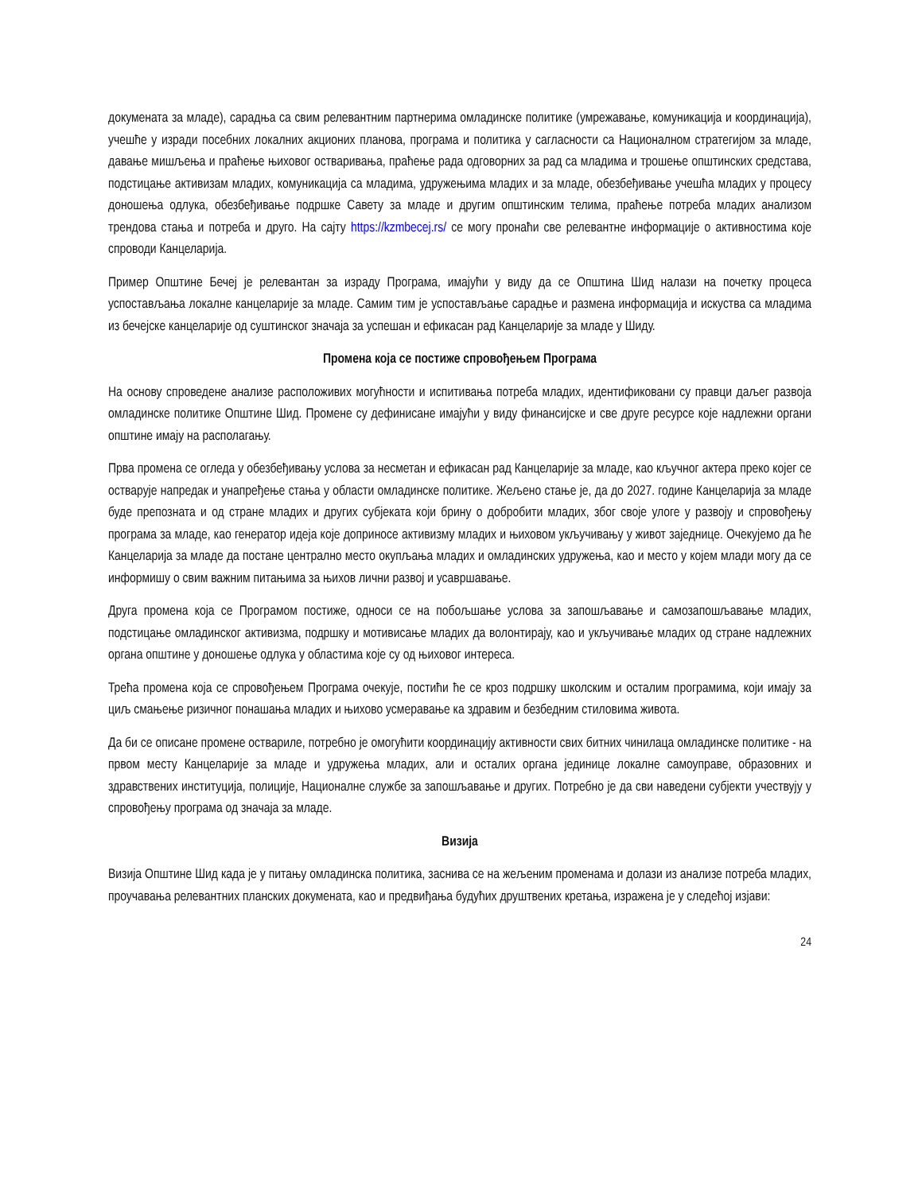докумената за младе), сарадња са свим релевантним партнерима омладинске политике (умрежавање, комуникација и координација), учешће у изради посебних локалних акционих планова, програма и политика у сагласности са Националном стратегијом за младе, давање мишљења и праћење њиховог остваривања, праћење рада одговорних за рад са младима и трошење општинских средстава, подстицање активизам младих, комуникација са младима, удружењима младих и за младе, обезбеђивање учешћа младих у процесу доношења одлука, обезбеђивање подршке Савету за младе и другим општинским телима, праћење потреба младих анализом трендова стања и потреба и друго. На сајту https://kzmbecej.rs/ се могу пронаћи све релевантне информације о активностима које спроводи Канцеларија.
Пример Општине Бечеј је релевантан за израду Програма, имајући у виду да се Општина Шид налази на почетку процеса успостављања локалне канцеларије за младе. Самим тим је успостављање сарадње и размена информација и искуства са младима из бечејске канцеларије од суштинског значаја за успешан и ефикасан рад Канцеларије за младе у Шиду.
Промена која се постиже спровођењем Програма
На основу спроведене анализе расположивих могућности и испитивања потреба младих, идентификовани су правци даљег развоја омладинске политике Општине Шид. Промене су дефинисане имајући у виду финансијске и све друге ресурсе које надлежни органи општине имају на располагању.
Прва промена се огледа у обезбеђивању услова за несметан и ефикасан рад Канцеларије за младе, као кључног актера преко којег се остварује напредак и унапређење стања у области омладинске политике. Жељено стање је, да до 2027. године Канцеларија за младе буде препозната и од стране младих и других субјеката који брину о добробити младих, због своје улоге у развоју и спровођењу програма за младе, као генератор идеја које доприносе активизму младих и њиховом укључивању у живот заједнице. Очекујемо да ће Канцеларија за младе да постане централно место окупљања младих и омладинских удружења, као и место у којем млади могу да се информишу о свим важним питањима за њихов лични развој и усавршавање.
Друга промена која се Програмом постиже, односи се на побољшање услова за запошљавање и самозапошљавање младих, подстицање омладинског активизма, подршку и мотивисање младих да волонтирају, као и укључивање младих од стране надлежних органа општине у доношење одлука у областима које су од њиховог интереса.
Трећа промена која се спровођењем Програма очекује, постићи ће се кроз подршку школским и осталим програмима, који имају за циљ смањење ризичног понашања младих и њихово усмеравање ка здравим и безбедним стиловима живота.
Да би се описане промене оствариле, потребно је омогућити координацију активности свих битних чинилаца омладинске политике - на првом месту Канцеларије за младе и удружења младих, али и осталих органа јединице локалне самоуправе, образовних и здравствених институција, полиције, Националне службе за запошљавање и других. Потребно је да сви наведени субјекти учествују у спровођењу програма од значаја за младе.
Визија
Визија Општине Шид када је у питању омладинска политика, заснива се на жељеним променама и долази из анализе потреба младих, проучавања релевантних планских докумената, као и предвиђања будућих друштвених кретања, изражена је у следећој изјави:
24